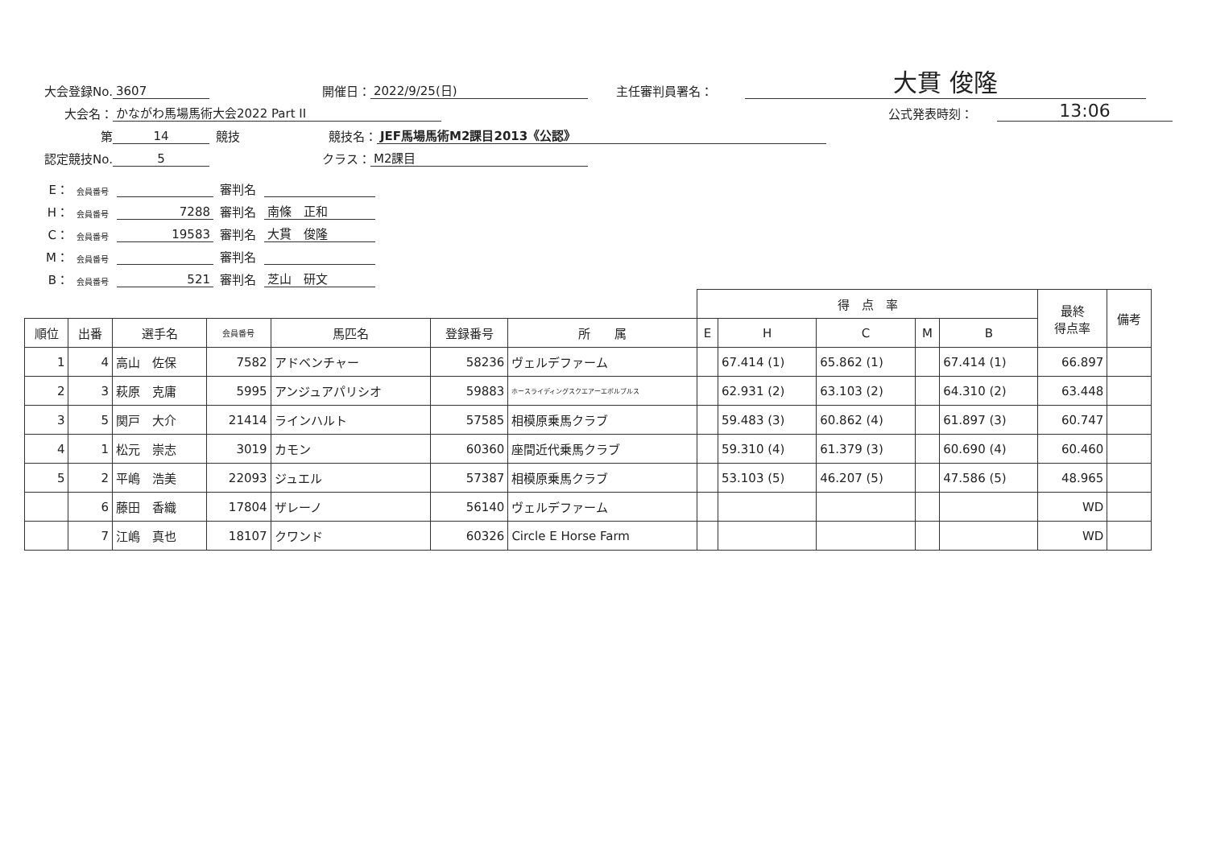大会登録No. 3607 開催日： 2022/9/25(日) 主任審判員署名： 大貫 俊隆
大会名： かながわ馬場馬術大会2022 Part II 公式発表時刻： 13:06
第 14 競技 競技名： JEF馬場馬術M2課目2013《公認》
認定競技No. 5 クラス： M2課目
E： 会員番号 審判名
H： 会員番号 7288 審判名 南條　正和
C： 会員番号 19583 審判名 大貫　俊隆
M： 会員番号 審判名
B： 会員番号 521 審判名 芝山　研文
| | | | | | | | 得 点 率 | | | | | 最終 得点率 | 備考 |
| 順位 | 出番 | 選手名 | 会員番号 | 馬匹名 | 登録番号 | 所 属 | E | H | C | M | B | | |
| 1 | 4 | 高山 佐保 | 7582 | アドベンチャー | 58236 | ヴェルデファーム | | 67.414 (1) | 65.862 (1) | | 67.414 (1) | 66.897 | |
| 2 | 3 | 萩原 克庸 | 5995 | アンジュアパリシオ | 59883 | ホースライディングスクエアーエボルブルス | | 62.931 (2) | 63.103 (2) | | 64.310 (2) | 63.448 | |
| 3 | 5 | 関戸 大介 | 21414 | ラインハルト | 57585 | 相模原乗馬クラブ | | 59.483 (3) | 60.862 (4) | | 61.897 (3) | 60.747 | |
| 4 | 1 | 松元 崇志 | 3019 | カモン | 60360 | 座間近代乗馬クラブ | | 59.310 (4) | 61.379 (3) | | 60.690 (4) | 60.460 | |
| 5 | 2 | 平嶋 浩美 | 22093 | ジュエル | 57387 | 相模原乗馬クラブ | | 53.103 (5) | 46.207 (5) | | 47.586 (5) | 48.965 | |
| | 6 | 藤田 香織 | 17804 | ザレーノ | 56140 | ヴェルデファーム | | | | | | WD | |
| | 7 | 江嶋 真也 | 18107 | クワンド | 60326 | Circle E Horse Farm | | | | | | WD | |